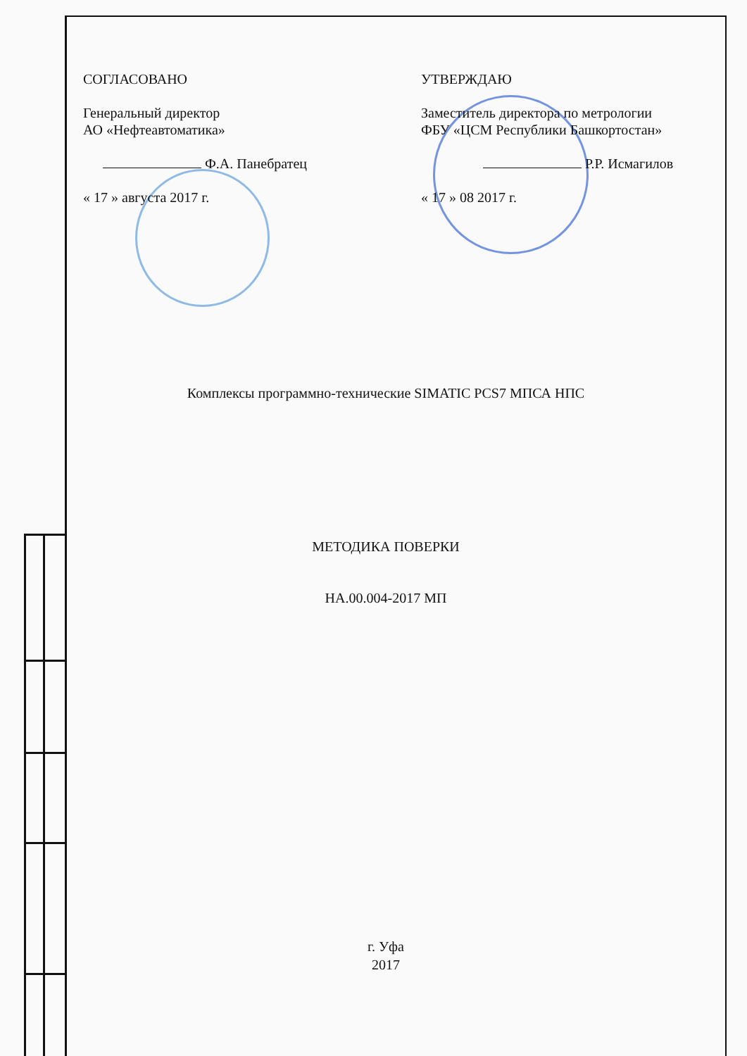СОГЛАСОВАНО
Генеральный директор
АО «Нефтеавтоматика»
Ф.А. Панебратец
« 17 » августа 2017 г.
УТВЕРЖДАЮ
Заместитель директора по метрологии
ФБУ «ЦСМ Республики Башкортостан»
Р.Р. Исмагилов
« 17 » 08 2017 г.
Комплексы программно-технические SIMATIC PCS7 МПСА НПС
МЕТОДИКА ПОВЕРКИ
НА.00.004-2017 МП
г. Уфа
2017